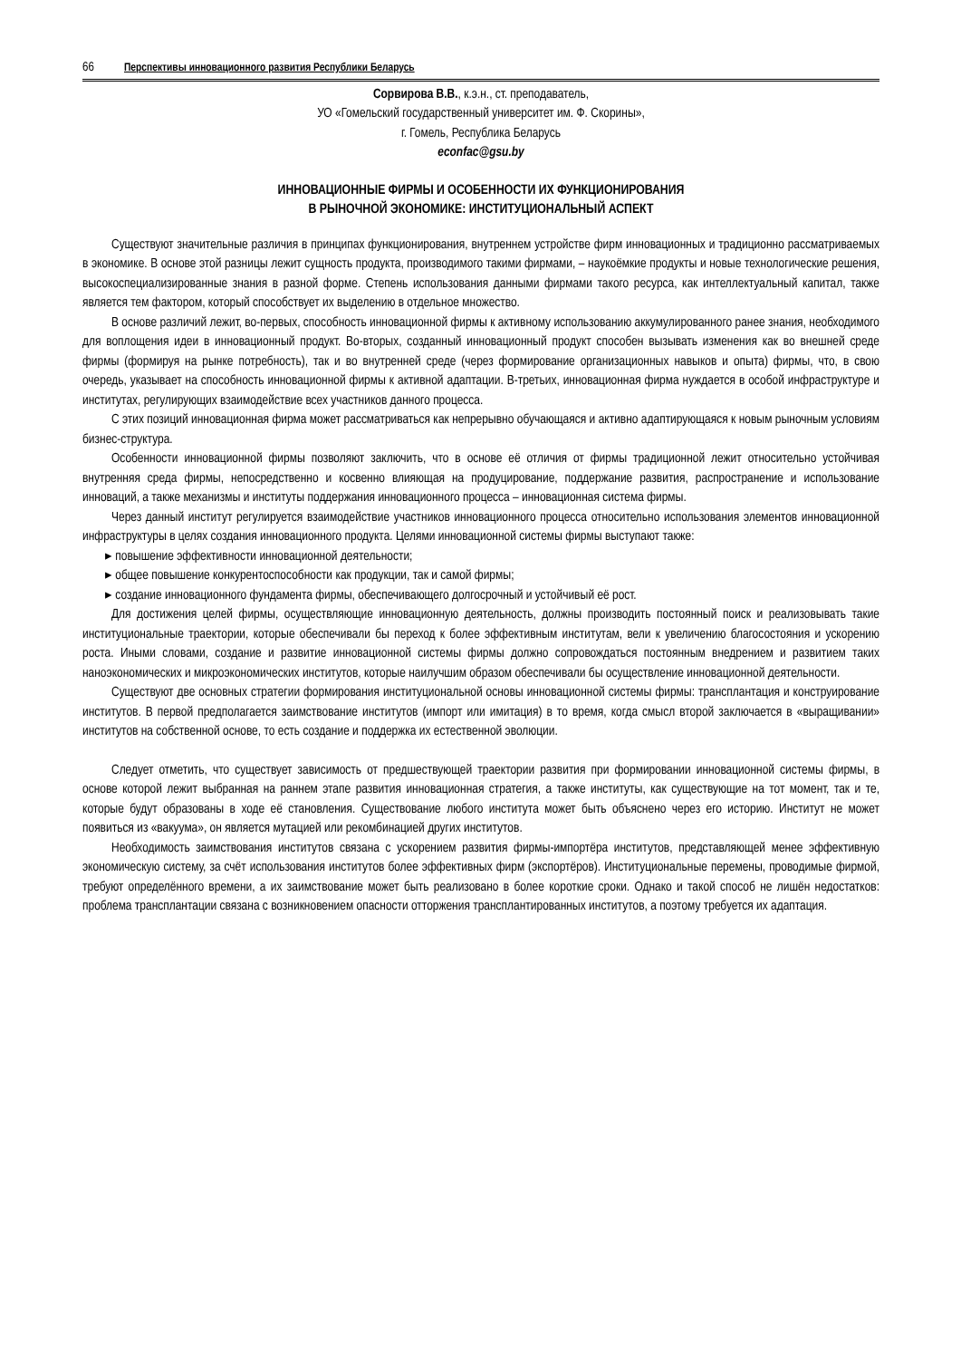66 Перспективы инновационного развития Республики Беларусь
Сорвирова В.В., к.э.н., ст. преподаватель,
УО «Гомельский государственный университет им. Ф. Скорины»,
г. Гомель, Республика Беларусь
econfac@gsu.by
ИННОВАЦИОННЫЕ ФИРМЫ И ОСОБЕННОСТИ ИХ ФУНКЦИОНИРОВАНИЯ
В РЫНОЧНОЙ ЭКОНОМИКЕ: ИНСТИТУЦИОНАЛЬНЫЙ АСПЕКТ
Существуют значительные различия в принципах функционирования, внутреннем устройстве фирм инновационных и традиционно рассматриваемых в экономике. В основе этой разницы лежит сущность продукта, производимого такими фирмами, – наукоёмкие продукты и новые технологические решения, высокоспециализированные знания в разной форме. Степень использования данными фирмами такого ресурса, как интеллектуальный капитал, также является тем фактором, который способствует их выделению в отдельное множество.
В основе различий лежит, во-первых, способность инновационной фирмы к активному использованию аккумулированного ранее знания, необходимого для воплощения идеи в инновационный продукт. Во-вторых, созданный инновационный продукт способен вызывать изменения как во внешней среде фирмы (формируя на рынке потребность), так и во внутренней среде (через формирование организационных навыков и опыта) фирмы, что, в свою очередь, указывает на способность инновационной фирмы к активной адаптации. В-третьих, инновационная фирма нуждается в особой инфраструктуре и институтах, регулирующих взаимодействие всех участников данного процесса.
С этих позиций инновационная фирма может рассматриваться как непрерывно обучающаяся и активно адаптирующаяся к новым рыночным условиям бизнес-структура.
Особенности инновационной фирмы позволяют заключить, что в основе её отличия от фирмы традиционной лежит относительно устойчивая внутренняя среда фирмы, непосредственно и косвенно влияющая на продуцирование, поддержание развития, распространение и использование инноваций, а также механизмы и институты поддержания инновационного процесса – инновационная система фирмы.
Через данный институт регулируется взаимодействие участников инновационного процесса относительно использования элементов инновационной инфраструктуры в целях создания инновационного продукта. Целями инновационной системы фирмы выступают также:
▸ повышение эффективности инновационной деятельности;
▸ общее повышение конкурентоспособности как продукции, так и самой фирмы;
▸ создание инновационного фундамента фирмы, обеспечивающего долгосрочный и устойчивый её рост.
Для достижения целей фирмы, осуществляющие инновационную деятельность, должны производить постоянный поиск и реализовывать такие институциональные траектории, которые обеспечивали бы переход к более эффективным институтам, вели к увеличению благосостояния и ускорению роста. Иными словами, создание и развитие инновационной системы фирмы должно сопровождаться постоянным внедрением и развитием таких наноэкономических и микроэкономических институтов, которые наилучшим образом обеспечивали бы осуществление инновационной деятельности.
Существуют две основных стратегии формирования институциональной основы инновационной системы фирмы: трансплантация и конструирование институтов. В первой предполагается заимствование институтов (импорт или имитация) в то время, когда смысл второй заключается в «выращивании» институтов на собственной основе, то есть создание и поддержка их естественной эволюции.
Следует отметить, что существует зависимость от предшествующей траектории развития при формировании инновационной системы фирмы, в основе которой лежит выбранная на раннем этапе развития инновационная стратегия, а также институты, как существующие на тот момент, так и те, которые будут образованы в ходе её становления. Существование любого института может быть объяснено через его историю. Институт не может появиться из «вакуума», он является мутацией или рекомбинацией других институтов.
Необходимость заимствования институтов связана с ускорением развития фирмы-импортёра институтов, представляющей менее эффективную экономическую систему, за счёт использования институтов более эффективных фирм (экспортёров). Институциональные перемены, проводимые фирмой, требуют определённого времени, а их заимствование может быть реализовано в более короткие сроки. Однако и такой способ не лишён недостатков: проблема трансплантации связана с возникновением опасности отторжения трансплантированных институтов, а поэтому требуется их адаптация.